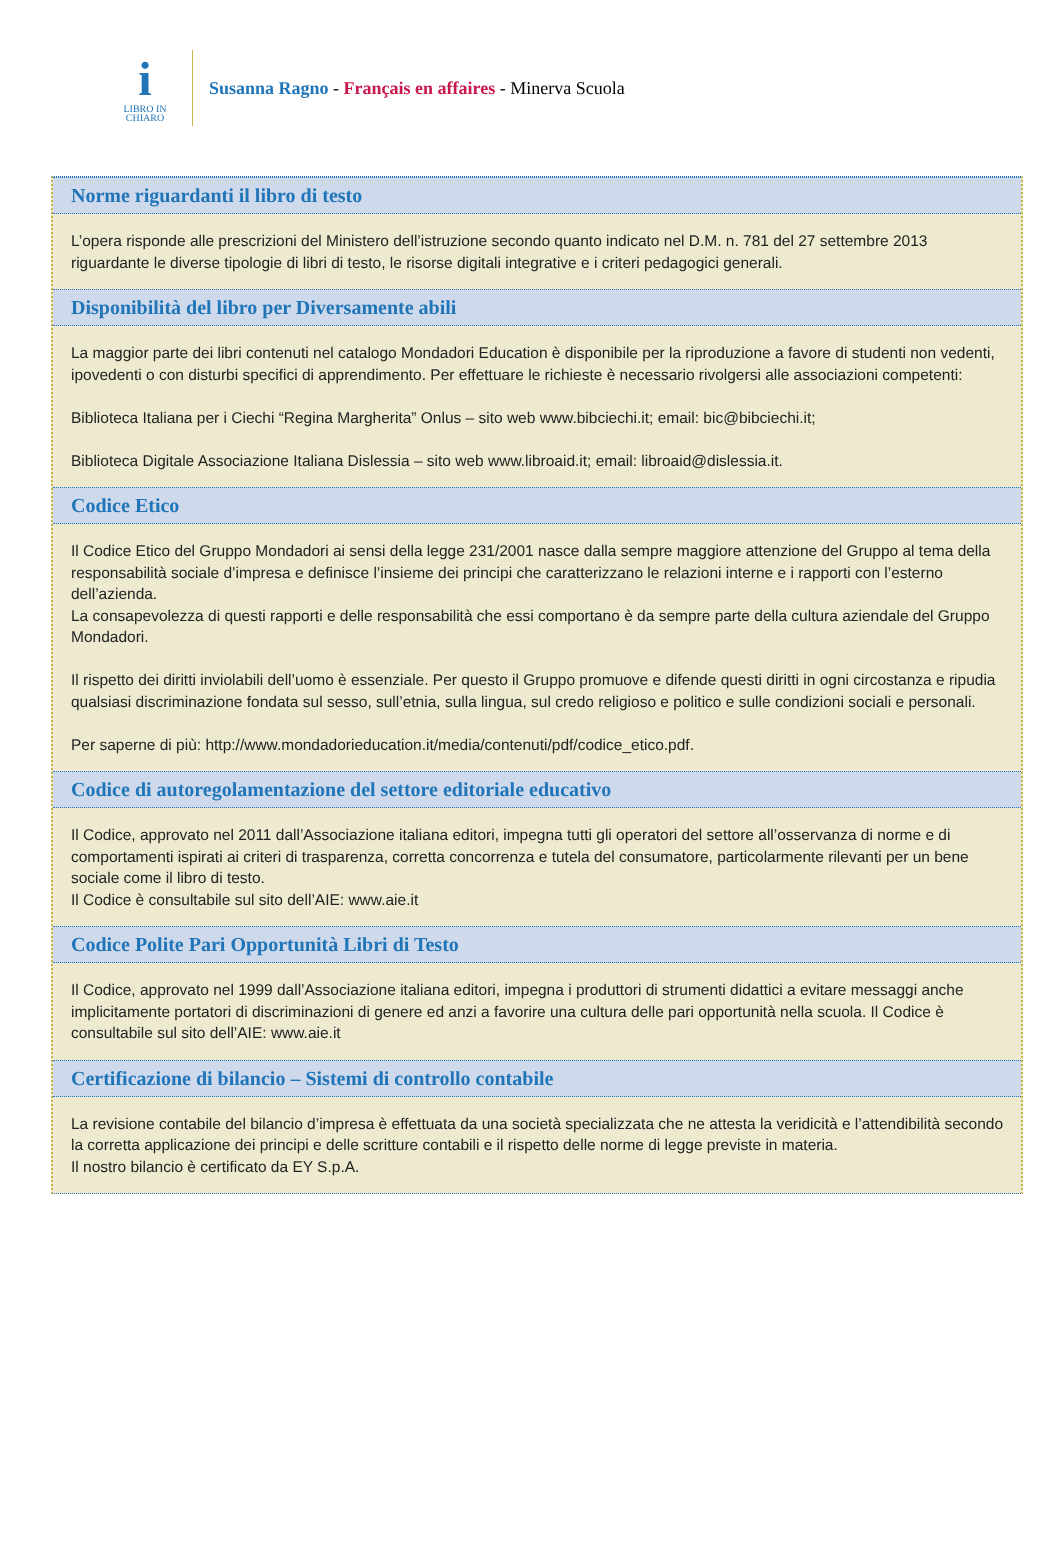i
LIBRO IN
CHIARO
Susanna Ragno - Français en affaires - Minerva Scuola
Norme riguardanti il libro di testo
L’opera risponde alle prescrizioni del Ministero dell’istruzione secondo quanto indicato nel D.M. n. 781 del 27 settembre 2013 riguardante le diverse tipologie di libri di testo, le risorse digitali integrative e i criteri pedagogici generali.
Disponibilità del libro per Diversamente abili
La maggior parte dei libri contenuti nel catalogo Mondadori Education è disponibile per la riproduzione a favore di studenti non vedenti, ipovedenti o con disturbi specifici di apprendimento. Per effettuare le richieste è necessario rivolgersi alle associazioni competenti:
Biblioteca Italiana per i Ciechi “Regina Margherita” Onlus – sito web www.bibciechi.it; email: bic@bibciechi.it;
Biblioteca Digitale Associazione Italiana Dislessia – sito web www.libroaid.it; email: libroaid@dislessia.it.
Codice Etico
Il Codice Etico del Gruppo Mondadori ai sensi della legge 231/2001 nasce dalla sempre maggiore attenzione del Gruppo al tema della responsabilità sociale d’impresa e definisce l’insieme dei principi che caratterizzano le relazioni interne e i rapporti con l’esterno dell’azienda.
La consapevolezza di questi rapporti e delle responsabilità che essi comportano è da sempre parte della cultura aziendale del Gruppo Mondadori.
Il rispetto dei diritti inviolabili dell’uomo è essenziale. Per questo il Gruppo promuove e difende questi diritti in ogni circostanza e ripudia qualsiasi discriminazione fondata sul sesso, sull’etnia, sulla lingua, sul credo religioso e politico e sulle condizioni sociali e personali.
Per saperne di più: http://www.mondadorieducation.it/media/contenuti/pdf/codice_etico.pdf.
Codice di autoregolamentazione del settore editoriale educativo
Il Codice, approvato nel 2011 dall’Associazione italiana editori, impegna tutti gli operatori del settore all’osservanza di norme e di comportamenti ispirati ai criteri di trasparenza, corretta concorrenza e tutela del consumatore, particolarmente rilevanti per un bene sociale come il libro di testo.
Il Codice è consultabile sul sito dell’AIE: www.aie.it
Codice Polite Pari Opportunità Libri di Testo
Il Codice, approvato nel 1999 dall’Associazione italiana editori, impegna i produttori di strumenti didattici a evitare messaggi anche implicitamente portatori di discriminazioni di genere ed anzi a favorire una cultura delle pari opportunità nella scuola. Il Codice è consultabile sul sito dell’AIE: www.aie.it
Certificazione di bilancio – Sistemi di controllo contabile
La revisione contabile del bilancio d’impresa è effettuata da una società specializzata che ne attesta la veridicità e l’attendibilità secondo la corretta applicazione dei principi e delle scritture contabili e il rispetto delle norme di legge previste in materia.
Il nostro bilancio è certificato da EY S.p.A.